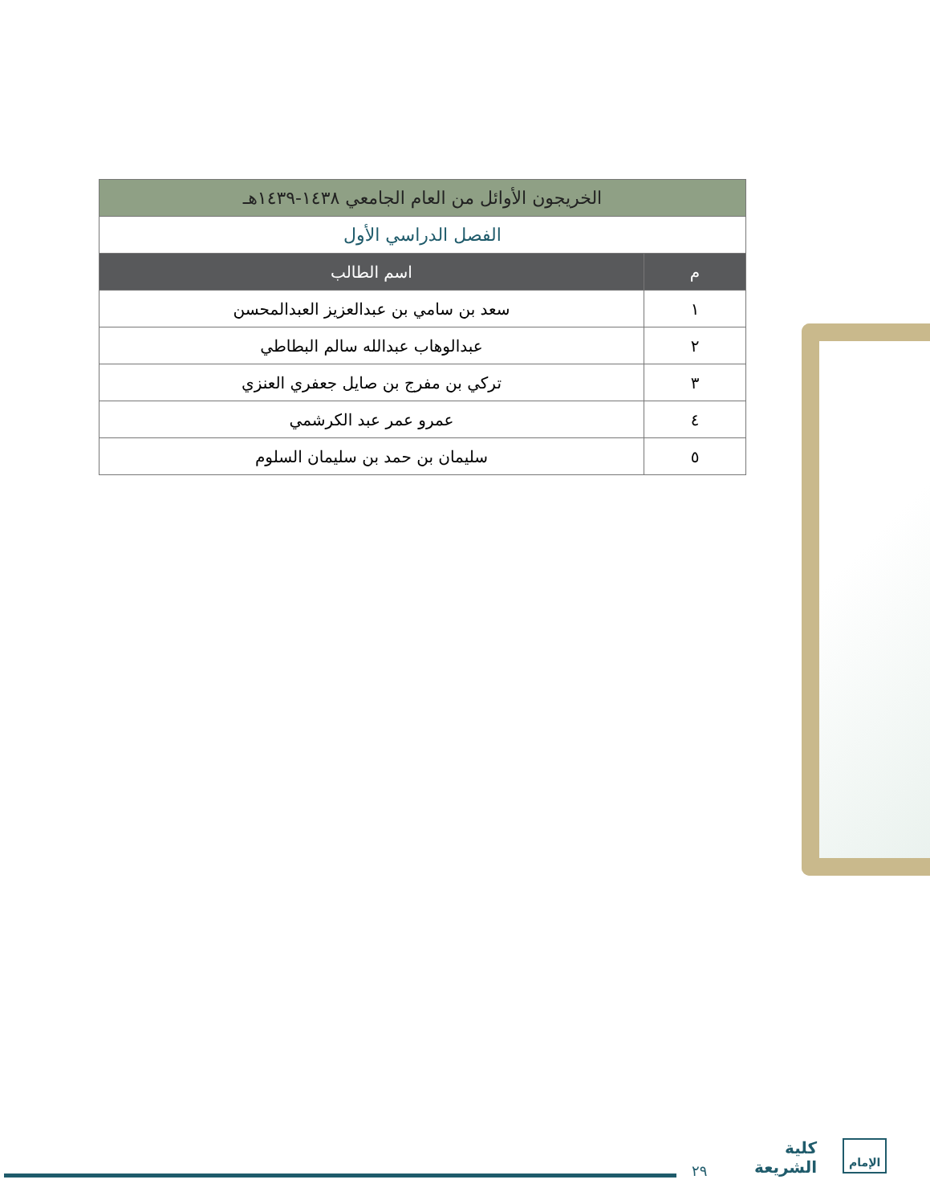| الخريجون الأوائل من العام الجامعي ١٤٣٨-١٤٣٩هـ | |
| --- | --- |
| الفصل الدراسي الأول | |
| م | اسم الطالب |
| ١ | سعد بن سامي بن عبدالعزيز العبدالمحسن |
| ٢ | عبدالوهاب عبدالله سالم البطاطي |
| ٣ | تركي بن مفرج بن صايل جعفري العنزي |
| ٤ | عمرو عمر عبد الكرشمي |
| ٥ | سليمان بن حمد بن سليمان السلوم |
٢٩
كلية
الشريعة
الإمام